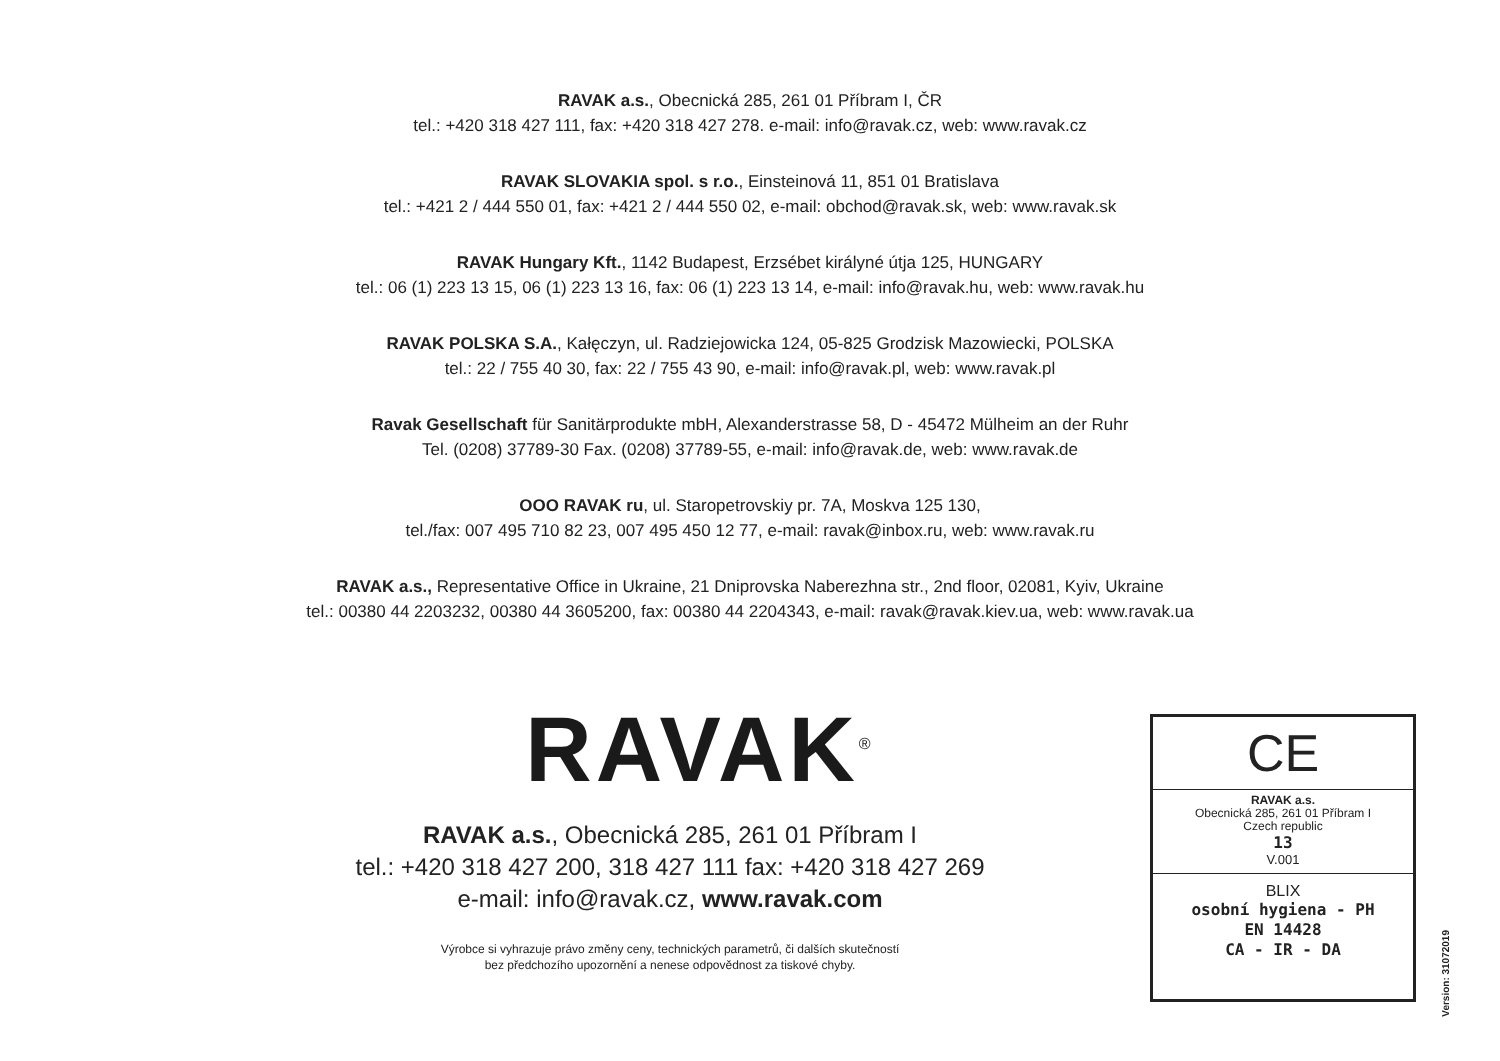RAVAK a.s., Obecnická 285, 261 01 Příbram I, ČR
tel.: +420 318 427 111, fax: +420 318 427 278. e-mail: info@ravak.cz, web: www.ravak.cz
RAVAK SLOVAKIA spol. s r.o., Einsteinová 11, 851 01 Bratislava
tel.: +421 2 / 444 550 01, fax: +421 2 / 444 550 02, e-mail: obchod@ravak.sk, web: www.ravak.sk
RAVAK Hungary Kft., 1142 Budapest, Erzsébet királyné útja 125, HUNGARY
tel.: 06 (1) 223 13 15, 06 (1) 223 13 16, fax: 06 (1) 223 13 14, e-mail: info@ravak.hu, web: www.ravak.hu
RAVAK POLSKA S.A., Kałęczyn, ul. Radziejowicka 124, 05-825 Grodzisk Mazowiecki, POLSKA
tel.: 22 / 755 40 30, fax: 22 / 755 43 90, e-mail: info@ravak.pl, web: www.ravak.pl
Ravak Gesellschaft für Sanitärprodukte mbH, Alexanderstrasse 58, D - 45472 Mülheim an der Ruhr
Tel. (0208) 37789-30 Fax. (0208) 37789-55, e-mail: info@ravak.de, web: www.ravak.de
OOO RAVAK ru, ul. Staropetrovskiy pr. 7A, Moskva 125 130,
tel./fax: 007 495 710 82 23, 007 495 450 12 77, e-mail: ravak@inbox.ru, web: www.ravak.ru
RAVAK a.s., Representative Office in Ukraine, 21 Dniprovska Naberezhna str., 2nd floor, 02081, Kyiv, Ukraine
tel.: 00380 44 2203232, 00380 44 3605200, fax: 00380 44 2204343, e-mail: ravak@ravak.kiev.ua, web: www.ravak.ua
RAVAK<sup>®</sup>
RAVAK a.s., Obecnická 285, 261 01 Příbram I
tel.: +420 318 427 200, 318 427 111 fax: +420 318 427 269
e-mail: info@ravak.cz, www.ravak.com
Výrobce si vyhrazuje právo změny ceny, technických parametrů, či dalších skutečností
bez předchozího upozornění a nenese odpovědnost za tiskové chyby.
CE
RAVAK a.s.
Obecnická 285, 261 01 Příbram I
Czech republic
13
V.001
BLIX
osobní hygiena - PH
EN 14428
CA - IR - DA
Version: 31072019